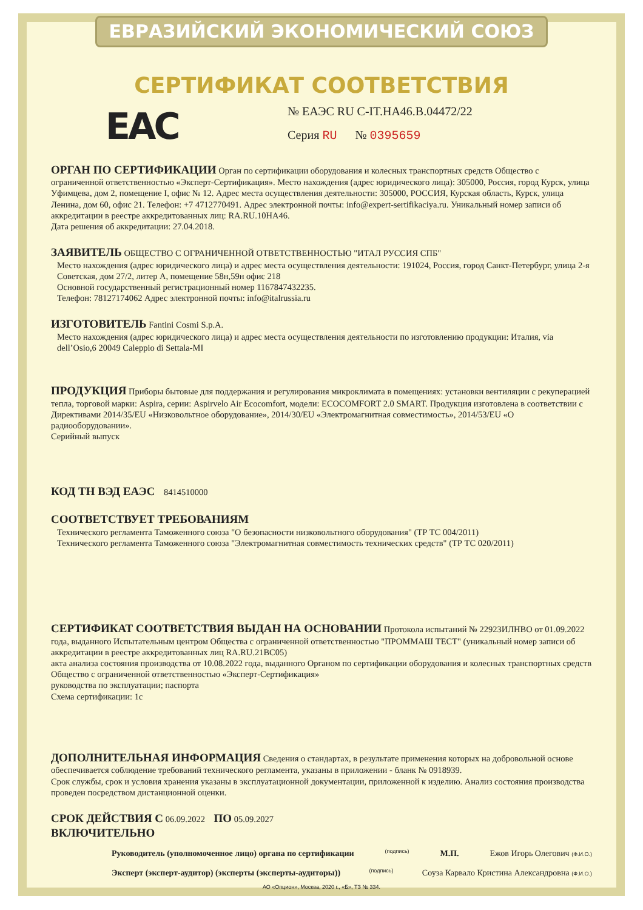ЕВРАЗИЙСКИЙ ЭКОНОМИЧЕСКИЙ СОЮЗ
СЕРТИФИКАТ СООТВЕТСТВИЯ
EAC
№ ЕАЭС RU C-IT.HA46.B.04472/22
Серия RU № 0395659
ОРГАН ПО СЕРТИФИКАЦИИ Орган по сертификации оборудования и колесных транспортных средств Общество с ограниченной ответственностью «Эксперт-Сертификация». Место нахождения (адрес юридического лица): 305000, Россия, город Курск, улица Уфимцева, дом 2, помещение I, офис № 12. Адрес места осуществления деятельности: 305000, РОССИЯ, Курская область, Курск, улица Ленина, дом 60, офис 21. Телефон: +7 4712770491. Адрес электронной почты: info@expert-sertifikaciya.ru. Уникальный номер записи об аккредитации в реестре аккредитованных лиц: RA.RU.10HA46.
Дата решения об аккредитации: 27.04.2018.
ЗАЯВИТЕЛЬ ОБЩЕСТВО С ОГРАНИЧЕННОЙ ОТВЕТСТВЕННОСТЬЮ "ИТАЛ РУССИЯ СПБ"
Место нахождения (адрес юридического лица) и адрес места осуществления деятельности: 191024, Россия, город Санкт-Петербург, улица 2-я Советская, дом 27/2, литер А, помещение 58н,59н офис 218
Основной государственный регистрационный номер 1167847432235.
Телефон: 78127174062 Адрес электронной почты: info@italrussia.ru
ИЗГОТОВИТЕЛЬ Fantini Cosmi S.p.A.
Место нахождения (адрес юридического лица) и адрес места осуществления деятельности по изготовлению продукции: Италия, via dell’Osio,6 20049 Caleppio di Settala-MI
ПРОДУКЦИЯ Приборы бытовые для поддержания и регулирования микроклимата в помещениях: установки вентиляции с рекуперацией тепла, торговой марки: Aspira, серии: Aspirvelo Air Ecocomfort, модели: ECOCOMFORT 2.0 SMART. Продукция изготовлена в соответствии с Директивами 2014/35/EU «Низковольтное оборудование», 2014/30/EU «Электромагнитная совместимость», 2014/53/EU «О радиооборудовании».
Серийный выпуск
КОД ТН ВЭД ЕАЭС 8414510000
СООТВЕТСТВУЕТ ТРЕБОВАНИЯМ
Технического регламента Таможенного союза "О безопасности низковольтного оборудования" (ТР ТС 004/2011)
Технического регламента Таможенного союза "Электромагнитная совместимость технических средств" (ТР ТС 020/2011)
СЕРТИФИКАТ СООТВЕТСТВИЯ ВЫДАН НА ОСНОВАНИИ Протокола испытаний № 22923ИЛНВО от 01.09.2022 года, выданного Испытательным центром Общества с ограниченной ответственностью "ПРОММАШ ТЕСТ" (уникальный номер записи об аккредитации в реестре аккредитованных лиц RA.RU.21BC05)
акта анализа состояния производства от 10.08.2022 года, выданного Органом по сертификации оборудования и колесных транспортных средств Общество с ограниченной ответственностью «Эксперт-Сертификация»
руководства по эксплуатации; паспорта
Схема сертификации: 1с
ДОПОЛНИТЕЛЬНАЯ ИНФОРМАЦИЯ Сведения о стандартах, в результате применения которых на добровольной основе обеспечивается соблюдение требований технического регламента, указаны в приложении - бланк № 0918939.
Срок службы, срок и условия хранения указаны в эксплуатационной документации, приложенной к изделию. Анализ состояния производства проведен посредством дистанционной оценки.
СРОК ДЕЙСТВИЯ С 06.09.2022 ПО 05.09.2027
ВКЛЮЧИТЕЛЬНО
Руководитель (уполномоченное лицо) органа по сертификации
(подпись)
М.П. Ежов Игорь Олегович (Ф.И.О.)
Эксперт (эксперт-аудитор) (эксперты (эксперты-аудиторы))
(подпись)
Соуза Карвало Кристина Александровна (Ф.И.О.)
АО «Опцион», Москва, 2020 г., «Б», ТЗ № 334.